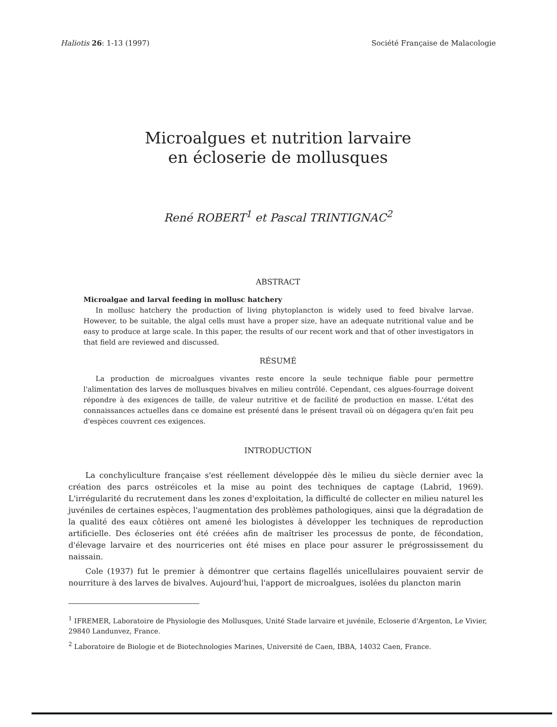Haliotis 26: 1-13 (1997) Société Française de Malacologie
Microalgues et nutrition larvaire
en écloserie de mollusques
René ROBERT<sup>1</sup> et Pascal TRINTIGNAC<sup>2</sup>
ABSTRACT
Microalgae and larval feeding in mollusc hatchery
In mollusc hatchery the production of living phytoplancton is widely used to feed bivalve larvae. However, to be suitable, the algal cells must have a proper size, have an adequate nutritional value and be easy to produce at large scale. In this paper, the results of our recent work and that of other investigators in that field are reviewed and discussed.
RÉSUMÉ
La production de microalgues vivantes reste encore la seule technique fiable pour permettre l'alimentation des larves de mollusques bivalves en milieu contrôlé. Cependant, ces algues-fourrage doivent répondre à des exigences de taille, de valeur nutritive et de facilité de production en masse. L'état des connaissances actuelles dans ce domaine est présenté dans le présent travail où on dégagera qu'en fait peu d'espèces couvrent ces exigences.
INTRODUCTION
La conchyliculture française s'est réellement développée dès le milieu du siècle dernier avec la création des parcs ostréicoles et la mise au point des techniques de captage (Labrid, 1969). L'irrégularité du recrutement dans les zones d'exploitation, la difficulté de collecter en milieu naturel les juvéniles de certaines espèces, l'augmentation des problèmes pathologiques, ainsi que la dégradation de la qualité des eaux côtières ont amené les biologistes à développer les techniques de reproduction artificielle. Des écloseries ont été créées afin de maîtriser les processus de ponte, de fécondation, d'élevage larvaire et des nourriceries ont été mises en place pour assurer le prégrossissement du naissain.
Cole (1937) fut le premier à démontrer que certains flagellés unicellulaires pouvaient servir de nourriture à des larves de bivalves. Aujourd'hui, l'apport de microalgues, isolées du plancton marin
<sup>1</sup> IFREMER, Laboratoire de Physiologie des Mollusques, Unité Stade larvaire et juvénile, Ecloserie d'Argenton, Le Vivier, 29840 Landunvez, France.
<sup>2</sup> Laboratoire de Biologie et de Biotechnologies Marines, Université de Caen, IBBA, 14032 Caen, France.